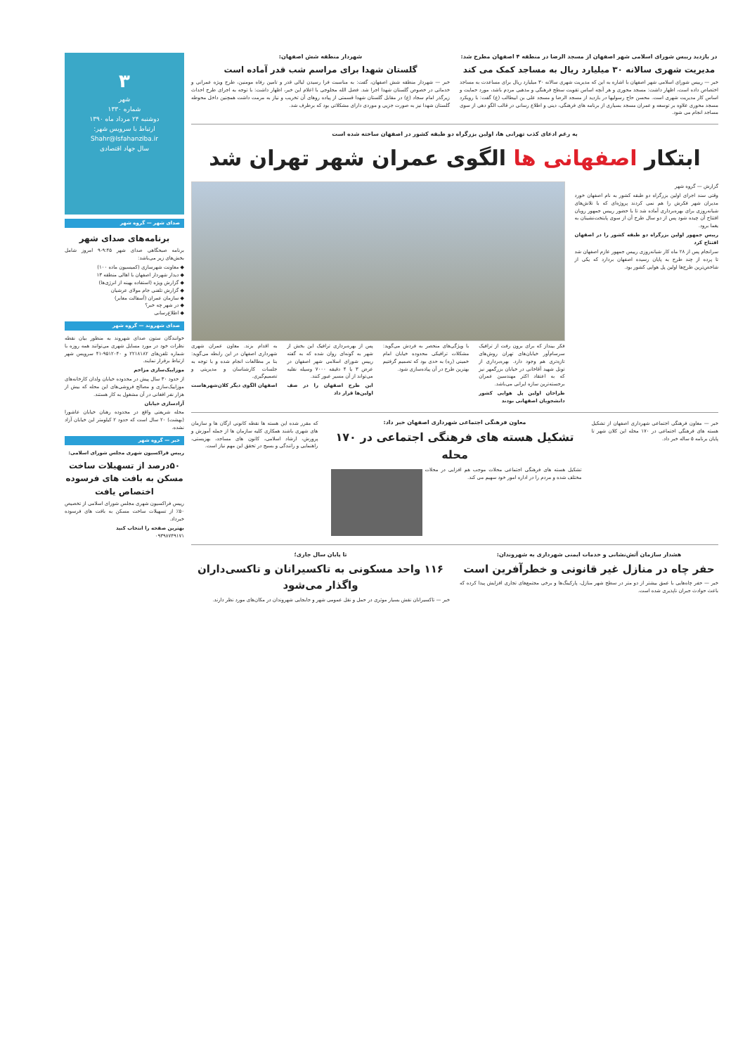در بازدید رییس شورای اسلامی شهر اصفهان از مسجد الرضا در منطقه ۴ اصفهان مطرح شد:
مدیریت شهری سالانه ۳۰ میلیارد ریال به مساجد کمک می کند
خبر — رییس شورای اسلامی شهر اصفهان با اشاره به این که مدیریت شهری سالانه ۳۰ میلیارد ریال برای مساعدت به مساجد اختصاص داده است، اظهار داشت: مسجد محوری و هر آنچه اساس تقویت سطح فرهنگی و مذهبی مردم باشد، مورد حمایت و اساس کار مدیریت شهری است. محسن حاج رسولیها در بازدید از مسجد الرضا و مسجد علی بن ابیطالب (ع) گفت: با رویکرد مسجد محوری علاوه بر توسعه و عمران مسجد بسیاری از برنامه های فرهنگی، دینی و اطلاع رسانی در قالب الگو دهی از سوی مساجد انجام می شود.
شهردار منطقه شش اصفهان:
گلستان شهدا برای مراسم شب قدر آماده است
خبر — شهردار منطقه شش اصفهان، گفت: به مناسبت فرا رسیدن لیالی قدر و تامین رفاه مومنین، طرح ویژه عمرانی و خدماتی در خصوص گلستان شهدا اجرا شد. فضل الله محلوجی با اعلام این خبر، اظهار داشت: با توجه به اجرای طرح احداث زیرگذر امام سجاد (ع) در مقابل گلستان شهدا قسمتی از پیاده روهای آن تخریب و نیاز به مرمت داشت همچنین داخل محوطه گلستان شهدا نیز به صورت جزیی و موردی دارای مشکلاتی بود که برطرف شد.
به رغم ادعای کذب تهرانی ها، اولین بزرگراه دو طبقه کشور در اصفهان ساخته شده است
ابتکار اصفهانی ها الگوی عمران شهر تهران شد
گزارش — گروه شهر
وقتی سند اجرای اولین بزرگراه دو طبقه کشور به نام اصفهان خورد مدیران شهر فکرش را هم نمی کردند پروژه‌ای که با تلاش‌های شبانه‌روزی برای بهره‌برداری آماده شد تا با حضور رییس جمهور روبان افتتاح آن چیده شود پس از دو سال طرح آن از سوی پایتخت‌نشینان به یغما برود.
رییس جمهور اولین بزرگراه دو طبقه کشور را در اصفهان افتتاح کرد
سرانجام پس از ۲۸ ماه کار شبانه‌روزی رییس جمهور عازم اصفهان شد تا پرده از چند طرح به پایان رسیده اصفهان بردارد که یکی از شاخص‌ترین طرح‌ها اولین پل هوایی کشور بود.
فکر بینداز که برای برون رفت از ترافیک سرسام‌آور خیابان‌های تهران روش‌های تازه‌تری هم وجود دارد. بهره‌برداری از تونل شهید آقاخانی در خیابان بزرگمهر نیز که به اعتقاد اکثر مهندسین عمران برجسته‌ترین سازه ایرانی می‌باشد.
طراحان اولین پل هوایی کشور دانشجویان اصفهانی بودند
با ویژگی‌های منحصر به فردش می‌گوید: مشکلات ترافیکی محدوده خیابان امام خمینی (ره) به حدی بود که تصمیم گرفتیم بهترین طرح در آن پیاده‌سازی شود.
پس از بهره‌برداری ترافیک این بخش از شهر به گونه‌ای روان شده که به گفته رییس شورای اسلامی شهر اصفهان در عرض ۳ یا ۴ دقیقه ۷۰۰۰ وسیله نقلیه می‌تواند از آن مسیر عبور کنند.
این طرح اصفهان را در صف اولین‌ها قرار داد
به اقدام بزند. معاون عمران شهری شهرداری اصفهان در این رابطه می‌گوید: بنا بر مطالعات انجام شده و با توجه به جلسات کارشناسان و مدیریتی و تصمیم‌گیری.
اصفهان الگوی دیگر کلان‌شهرهاست
خبر — معاون فرهنگی اجتماعی شهرداری اصفهان از تشکیل هسته های فرهنگی اجتماعی در ۱۷۰ محله این کلان شهر تا پایان برنامه ۵ ساله خبر داد.
معاون فرهنگی اجتماعی شهرداری اصفهان خبر داد:
تشکیل هسته های فرهنگی اجتماعی در ۱۷۰ محله
تشکیل هسته های فرهنگی اجتماعی محلات موجب هم افزایی در محلات مختلف شده و مردم را در اداره امور خود سهیم می کند.
که مقرر شده این هسته ها نقطه کانونی ارگان ها و سازمان های شهری باشند همکاری کلیه سازمان ها از جمله آموزش و پرورش، ارشاد اسلامی، کانون های مساجد، بهزیستی، راهنمایی و رانندگی و بسیج در تحقق این مهم نیاز است.
هشدار سازمان آتش‌نشانی و خدمات ایمنی شهرداری به شهروندان:
حفر چاه در منازل غیر قانونی و خطرآفرین است
خبر — حفر چاه‌هایی با عمق بیشتر از دو متر در سطح شهر منازل، پارکینگ‌ها و برخی مجتمع‌های تجاری افزایش پیدا کرده که باعث حوادث جبران ناپذیری شده است.
تا پایان سال جاری؛
۱۱۶ واحد مسکونی به تاکسیرانان و تاکسی‌داران واگذار می‌شود
خبر — تاکسیرانان نقش بسیار موثری در حمل و نقل عمومی شهر و جابجایی شهروندان در مکان‌های مورد نظر دارند.
۳
شهر
شماره ۱۳۳۰
دوشنبه ۲۴ مرداد ماه ۱۳۹۰
ارتباط با سرویس شهر:
Shahr@Isfahanziba.ir
سال جهاد اقتصادی
صدای شهر — گروه شهر
برنامه‌های صدای شهر
برنامه صبحگاهی صدای شهر ۹:۴۵-۹ امروز شامل بخش‌های زیر می‌باشد:
◆ معاونت شهرسازی (کمیسیون ماده ۱۰۰)
◆ دیدار شهردار اصفهان با اهالی منطقه ۱۳
◆ گزارش ویژه (استفاده بهینه از انرژی‌ها)
◆ گزارش تلفنی جام مولای عرشیان
◆ سازمان عمران (آسفالت معابر)
◆ در شهر چه خبر؟
◆ اطلاع‌رسانی
صدای شهروند — گروه شهر
خوانندگان ستون صدای شهروند به منظور بیان نقطه نظرات خود در مورد مسایل شهری می‌توانند همه روزه با شماره تلفن‌های ۲۲۱۸۱۸۲ و ۹۵۱۲۰۴۰-۴۱ سرویس شهر ارتباط برقرار نمایند.
موزاییک‌سازی مزاحم
از حدود ۳۰ سال پیش در محدوده خیابان ولدان کارخانه‌های موزاییک‌سازی و مصالح فروشی‌های این محله که بیش از هزار نفر افغانی در آن مشغول به کار هستند.
آزادسازی خیابان
محله شریعتی واقع در محدوده رهنان خیابان عاشورا (بهشت) ۲۰ سال است که حدود ۲ کیلومتر این خیابان آزاد نشده.
خبر — گروه شهر
رییس فراکسیون شهری مجلس شورای اسلامی:
۵۰درصد از تسهیلات ساخت مسکن به بافت های فرسوده اختصاص یافت
رییس فراکسیون شهری مجلس شورای اسلامی از تخصیص ۵۰٪ از تسهیلات ساخت مسکن به بافت های فرسوده خبرداد.
بهترین صفحه را انتخاب کنید
۰۹۳۹۸۷۴۹۱۷۱